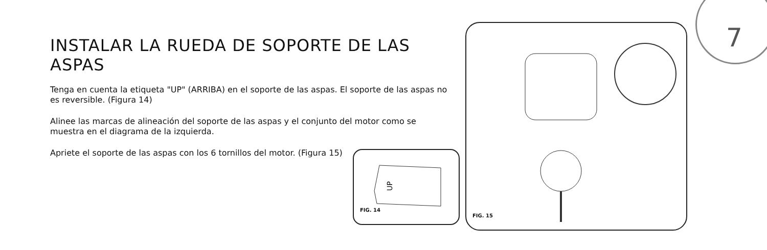7
INSTALAR LA RUEDA DE SOPORTE DE LAS ASPAS
Tenga en cuenta la etiqueta "UP" (ARRIBA) en el soporte de las aspas. El soporte de las aspas no es reversible. (Figura 14)
Alinee las marcas de alineación del soporte de las aspas y el conjunto del motor como se muestra en el diagrama de la izquierda.
Apriete el soporte de las aspas con los 6 tornillos del motor. (Figura 15)
UP
FIG. 14
FIG. 15